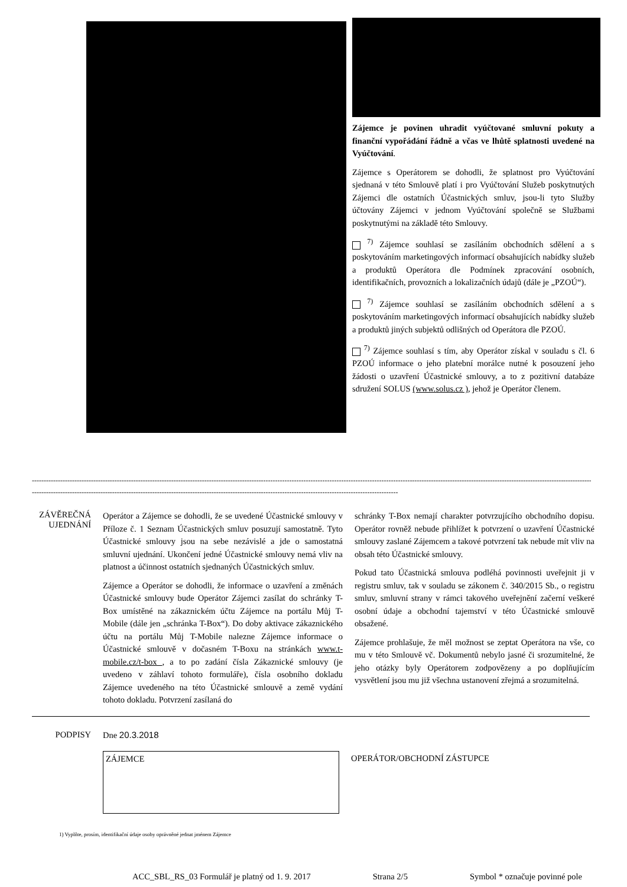Zájemce je povinen uhradit vyúčtované smluvní pokuty a finanční vypořádání řádně a včas ve lhůtě splatnosti uvedené na Vyúčtování.
Zájemce s Operátorem se dohodli, že splatnost pro Vyúčtování sjednaná v této Smlouvě platí i pro Vyúčtování Služeb poskytnutých Zájemci dle ostatních Účastnických smluv, jsou-li tyto Služby účtovány Zájemci v jednom Vyúčtování společně se Službami poskytnutými na základě této Smlouvy.
<sup>7)</sup> Zájemce souhlasí se zasíláním obchodních sdělení a s poskytováním marketingových informací obsahujících nabídky služeb a produktů Operátora dle Podmínek zpracování osobních, identifikačních, provozních a lokalizačních údajů (dále je „PZOÚ“).
<sup>7)</sup> Zájemce souhlasí se zasíláním obchodních sdělení a s poskytováním marketingových informací obsahujících nabídky služeb a produktů jiných subjektů odlišných od Operátora dle PZOÚ.
<sup>7)</sup> Zájemce souhlasí s tím, aby Operátor získal v souladu s čl. 6 PZOÚ informace o jeho platební morálce nutné k posouzení jeho žádosti o uzavření Účastnické smlouvy, a to z pozitivní databáze sdružení SOLUS (www.solus.cz ), jehož je Operátor členem.
------------------------------------------------------------------------------------------------------------------------------------------------------------------------------------------------------------------------------------------------------
-----------------------------------------------------------------------------------------------------------------------------------------------------------
ZÁVĚREČNÁ UJEDNÁNÍ
Operátor a Zájemce se dohodli, že se uvedené Účastnické smlouvy v Příloze č. 1 Seznam Účastnických smluv posuzují samostatně. Tyto Účastnické smlouvy jsou na sebe nezávislé a jde o samostatná smluvní ujednání. Ukončení jedné Účastnické smlouvy nemá vliv na platnost a účinnost ostatních sjednaných Účastnických smluv.
Zájemce a Operátor se dohodli, že informace o uzavření a změnách Účastnické smlouvy bude Operátor Zájemci zasílat do schránky T-Box umístěné na zákaznickém účtu Zájemce na portálu Můj T-Mobile (dále jen „schránka T-Box“). Do doby aktivace zákaznického účtu na portálu Můj T-Mobile nalezne Zájemce informace o Účastnické smlouvě v dočasném T-Boxu na stránkách www.t-mobile.cz/t-box , a to po zadání čísla Zákaznické smlouvy (je uvedeno v záhlaví tohoto formuláře), čísla osobního dokladu Zájemce uvedeného na této Účastnické smlouvě a země vydání tohoto dokladu. Potvrzení zasílaná do
schránky T-Box nemají charakter potvrzujícího obchodního dopisu. Operátor rovněž nebude přihlížet k potvrzení o uzavření Účastnické smlouvy zaslané Zájemcem a takové potvrzení tak nebude mít vliv na obsah této Účastnické smlouvy.
Pokud tato Účastnická smlouva podléhá povinnosti uveřejnit ji v registru smluv, tak v souladu se zákonem č. 340/2015 Sb., o registru smluv, smluvní strany v rámci takového uveřejnění začerní veškeré osobní údaje a obchodní tajemství v této Účastnické smlouvě obsažené.
Zájemce prohlašuje, že měl možnost se zeptat Operátora na vše, co mu v této Smlouvě vč. Dokumentů nebylo jasné či srozumitelné, že jeho otázky byly Operátorem zodpovězeny a po doplňujícím vysvětlení jsou mu již všechna ustanovení zřejmá a srozumitelná.
PODPISY Dne 20.3.2018
ZÁJEMCE
OPERÁTOR/OBCHODNÍ ZÁSTUPCE
1) Vyplňte, prosím, identifikační údaje osoby oprávněné jednat jménem Zájemce
ACC_SBL_RS_03 Formulář je platný od 1. 9. 2017 Strana 2/5 Symbol * označuje povinné pole